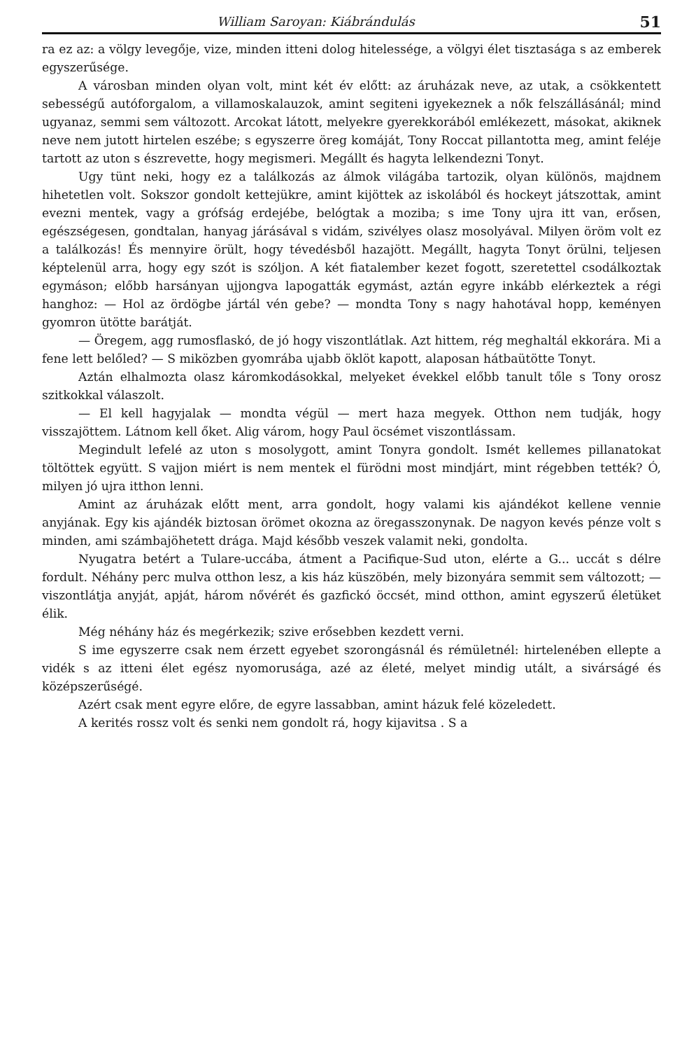William Saroyan: Kiábrándulás 51
ra ez az: a völgy levegője, vize, minden itteni dolog hitelessége, a völgyi élet tisztasága s az emberek egyszerűsége.
A városban minden olyan volt, mint két év előtt: az áruházak neve, az utak, a csökkentett sebességű autóforgalom, a villamoskalauzok, amint segiteni igyekeznek a nők felszállásánál; mind ugyanaz, semmi sem változott. Arcokat látott, melyekre gyerekkorából emlékezett, másokat, akiknek neve nem jutott hirtelen eszébe; s egyszerre öreg komáját, Tony Roccat pillantotta meg, amint feléje tartott az uton s észrevette, hogy megismeri. Megállt és hagyta lelkendezni Tonyt.
Ugy tünt neki, hogy ez a találkozás az álmok világába tartozik, olyan különös, majdnem hihetetlen volt. Sokszor gondolt kettejükre, amint kijöttek az iskolából és hockeyt játszottak, amint evezni mentek, vagy a grófság erdejébe, belógtak a moziba; s ime Tony ujra itt van, erősen, egészségesen, gondtalan, hanyag járásával s vidám, szivélyes olasz mosolyával. Milyen öröm volt ez a találkozás! És mennyire örült, hogy tévedésből hazajött. Megállt, hagyta Tonyt örülni, teljesen képtelenül arra, hogy egy szót is szóljon. A két fiatalember kezet fogott, szeretettel csodálkoztak egymáson; előbb harsányan ujjongva lapogatták egymást, aztán egyre inkább elérkeztek a régi hanghoz: — Hol az ördögbe jártál vén gebe? — mondta Tony s nagy hahotával hopp, keményen gyomron ütötte barátját.
— Öregem, agg rumosflaskó, de jó hogy viszontlátlak. Azt hittem, rég meghaltál ekkorára. Mi a fene lett belőled? — S miközben gyomrába ujabb öklöt kapott, alaposan hátbaütötte Tonyt.
Aztán elhalmozta olasz káromkodásokkal, melyeket évekkel előbb tanult tőle s Tony orosz szitkokkal válaszolt.
— El kell hagyjalak — mondta végül — mert haza megyek. Otthon nem tudják, hogy visszajöttem. Látnom kell őket. Alig várom, hogy Paul öcsémet viszontlássam.
Megindult lefelé az uton s mosolygott, amint Tonyra gondolt. Ismét kellemes pillanatokat töltöttek együtt. S vajjon miért is nem mentek el fürödni most mindjárt, mint régebben tették? Ó, milyen jó ujra itthon lenni.
Amint az áruházak előtt ment, arra gondolt, hogy valami kis ajándékot kellene vennie anyjának. Egy kis ajándék biztosan örömet okozna az öregasszonynak. De nagyon kevés pénze volt s minden, ami számbajöhetett drága. Majd később veszek valamit neki, gondolta.
Nyugatra betért a Tulare-uccába, átment a Pacifique-Sud uton, elérte a G... uccát s délre fordult. Néhány perc mulva otthon lesz, a kis ház küszöbén, mely bizonyára semmit sem változott; — viszontlátja anyját, apját, három nővérét és gazfickó öccsét, mind otthon, amint egyszerű életüket élik.
Még néhány ház és megérkezik; szive erősebben kezdett verni.
S ime egyszerre csak nem érzett egyebet szorongásnál és rémületnél: hirtelenében ellepte a vidék s az itteni élet egész nyomorusága, azé az életé, melyet mindig utált, a sivárságé és középszerűségé.
Azért csak ment egyre előre, de egyre lassabban, amint házuk felé közeledett.
A kerités rossz volt és senki nem gondolt rá, hogy kijavitsa . S a